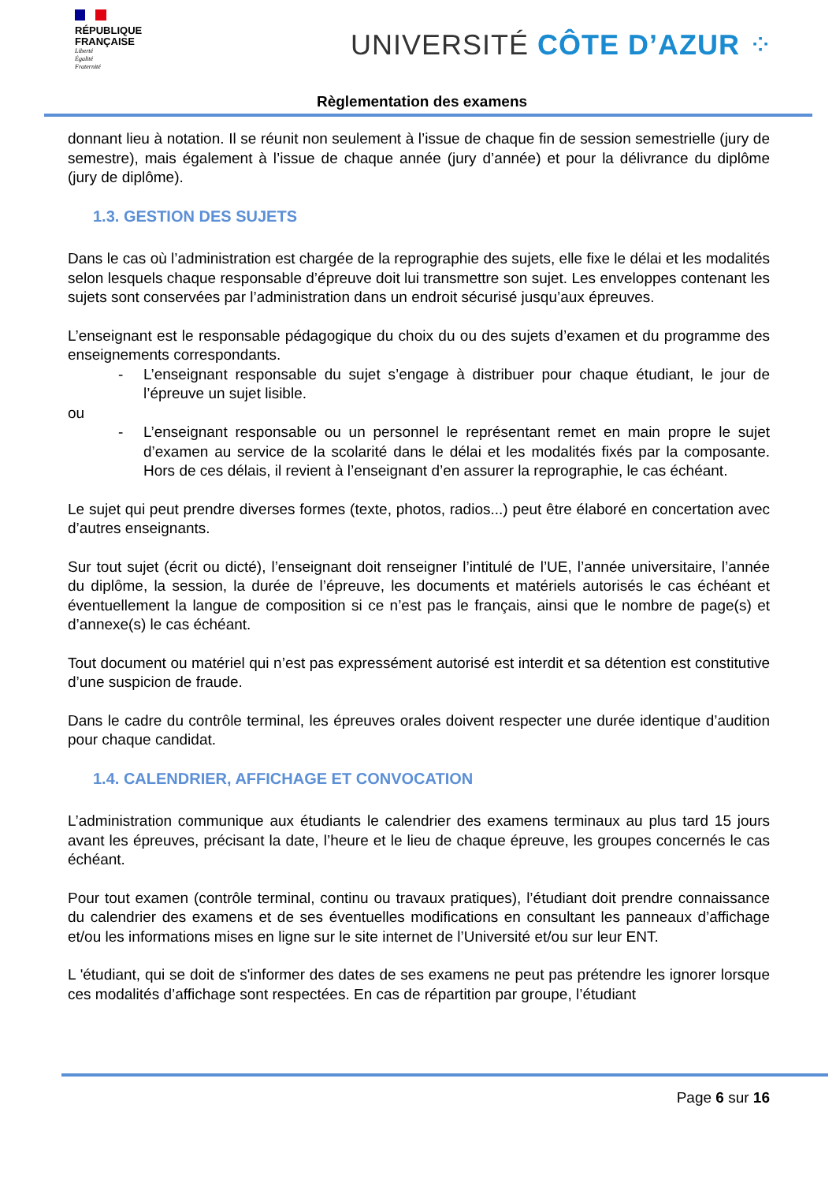RÉPUBLIQUE
FRANÇAISE
Liberté
Égalité
Fraternité
UNIVERSITÉ CÔTE D’AZUR ⁘
Règlementation des examens
donnant lieu à notation. Il se réunit non seulement à l’issue de chaque fin de session semestrielle (jury de semestre), mais également à l’issue de chaque année (jury d’année) et pour la délivrance du diplôme (jury de diplôme).
1.3. GESTION DES SUJETS
Dans le cas où l’administration est chargée de la reprographie des sujets, elle fixe le délai et les modalités selon lesquels chaque responsable d’épreuve doit lui transmettre son sujet. Les enveloppes contenant les sujets sont conservées par l’administration dans un endroit sécurisé jusqu’aux épreuves.
L’enseignant est le responsable pédagogique du choix du ou des sujets d’examen et du programme des enseignements correspondants.
- L’enseignant responsable du sujet s’engage à distribuer pour chaque étudiant, le jour de l’épreuve un sujet lisible.
ou
- L’enseignant responsable ou un personnel le représentant remet en main propre le sujet d’examen au service de la scolarité dans le délai et les modalités fixés par la composante. Hors de ces délais, il revient à l’enseignant d’en assurer la reprographie, le cas échéant.
Le sujet qui peut prendre diverses formes (texte, photos, radios...) peut être élaboré en concertation avec d’autres enseignants.
Sur tout sujet (écrit ou dicté), l’enseignant doit renseigner l’intitulé de l’UE, l’année universitaire, l’année du diplôme, la session, la durée de l’épreuve, les documents et matériels autorisés le cas échéant et éventuellement la langue de composition si ce n’est pas le français, ainsi que le nombre de page(s) et d’annexe(s) le cas échéant.
Tout document ou matériel qui n’est pas expressément autorisé est interdit et sa détention est constitutive d’une suspicion de fraude.
Dans le cadre du contrôle terminal, les épreuves orales doivent respecter une durée identique d’audition pour chaque candidat.
1.4. CALENDRIER, AFFICHAGE ET CONVOCATION
L’administration communique aux étudiants le calendrier des examens terminaux au plus tard 15 jours avant les épreuves, précisant la date, l’heure et le lieu de chaque épreuve, les groupes concernés le cas échéant.
Pour tout examen (contrôle terminal, continu ou travaux pratiques), l’étudiant doit prendre connaissance du calendrier des examens et de ses éventuelles modifications en consultant les panneaux d’affichage et/ou les informations mises en ligne sur le site internet de l’Université et/ou sur leur ENT.
L 'étudiant, qui se doit de s'informer des dates de ses examens ne peut pas prétendre les ignorer lorsque ces modalités d’affichage sont respectées. En cas de répartition par groupe, l’étudiant
Page 6 sur 16